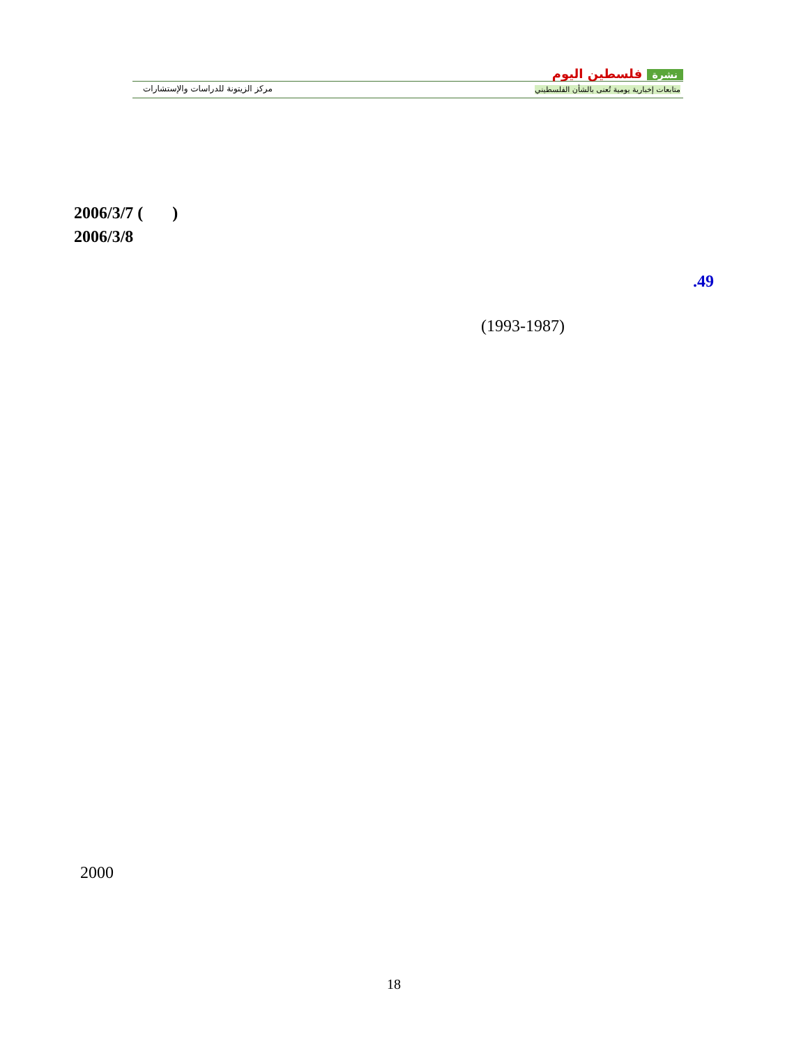مركز الزيتونة للدراسات والإستشارات
نشرة فلسطين اليوم
متابعات إخبارية يومية تُعنى بالشأن الفلسطيني
2006/3/7 ( )
2006/3/8
.49
(1993-1987)
2000
18